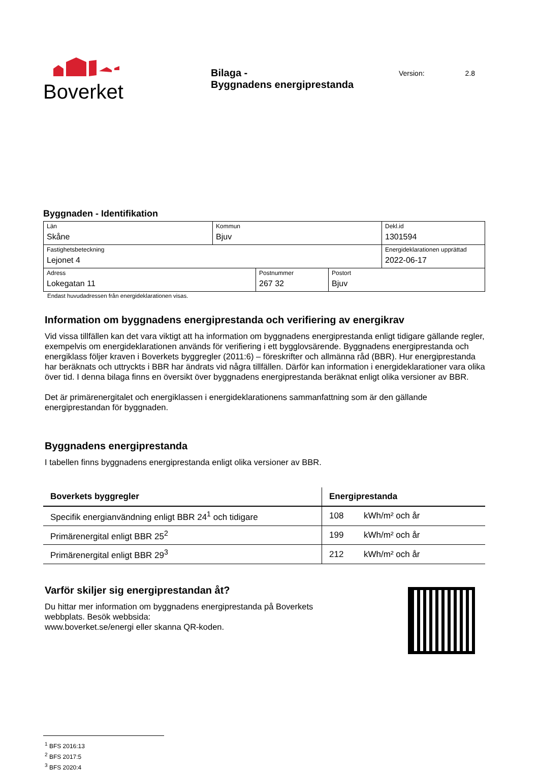Boverket
Bilaga -
Byggnadens energiprestanda
Version: 2.8
Byggnaden - Identifikation
| Län Skåne | Kommun Bjuv | Dekl.id 1301594 |
| Fastighetsbeteckning Lejonet 4 | | Energideklarationen upprättad 2022-06-17 |
| Adress Lokegatan 11 | Postnummer 267 32 | Postort Bjuv |
Endast huvudadressen från energideklarationen visas.
Information om byggnadens energiprestanda och verifiering av energikrav
Vid vissa tillfällen kan det vara viktigt att ha information om byggnadens energiprestanda enligt tidigare gällande regler, exempelvis om energideklarationen används för verifiering i ett bygglovsärende. Byggnadens energiprestanda och energiklass följer kraven i Boverkets byggregler (2011:6) – föreskrifter och allmänna råd (BBR). Hur energiprestanda har beräknats och uttryckts i BBR har ändrats vid några tillfällen. Därför kan information i energideklarationer vara olika över tid. I denna bilaga finns en översikt över byggnadens energiprestanda beräknat enligt olika versioner av BBR.
Det är primärenergitalet och energiklassen i energideklarationens sammanfattning som är den gällande energiprestandan för byggnaden.
Byggnadens energiprestanda
I tabellen finns byggnadens energiprestanda enligt olika versioner av BBR.
| Boverkets byggregler | Energiprestanda | |
| --- | --- | --- |
| Specifik energianvändning enligt BBR 24<sup>1</sup> och tidigare | 108 | kWh/m² och år |
| Primärenergital enligt BBR 25<sup>2</sup> | 199 | kWh/m² och år |
| Primärenergital enligt BBR 29<sup>3</sup> | 212 | kWh/m² och år |
Varför skiljer sig energiprestandan åt?
Du hittar mer information om byggnadens energiprestanda på Boverkets
webbplats. Besök webbsida:
www.boverket.se/energi eller skanna QR-koden.
<sup>1</sup> BFS 2016:13
<sup>2</sup> BFS 2017:5
<sup>3</sup> BFS 2020:4